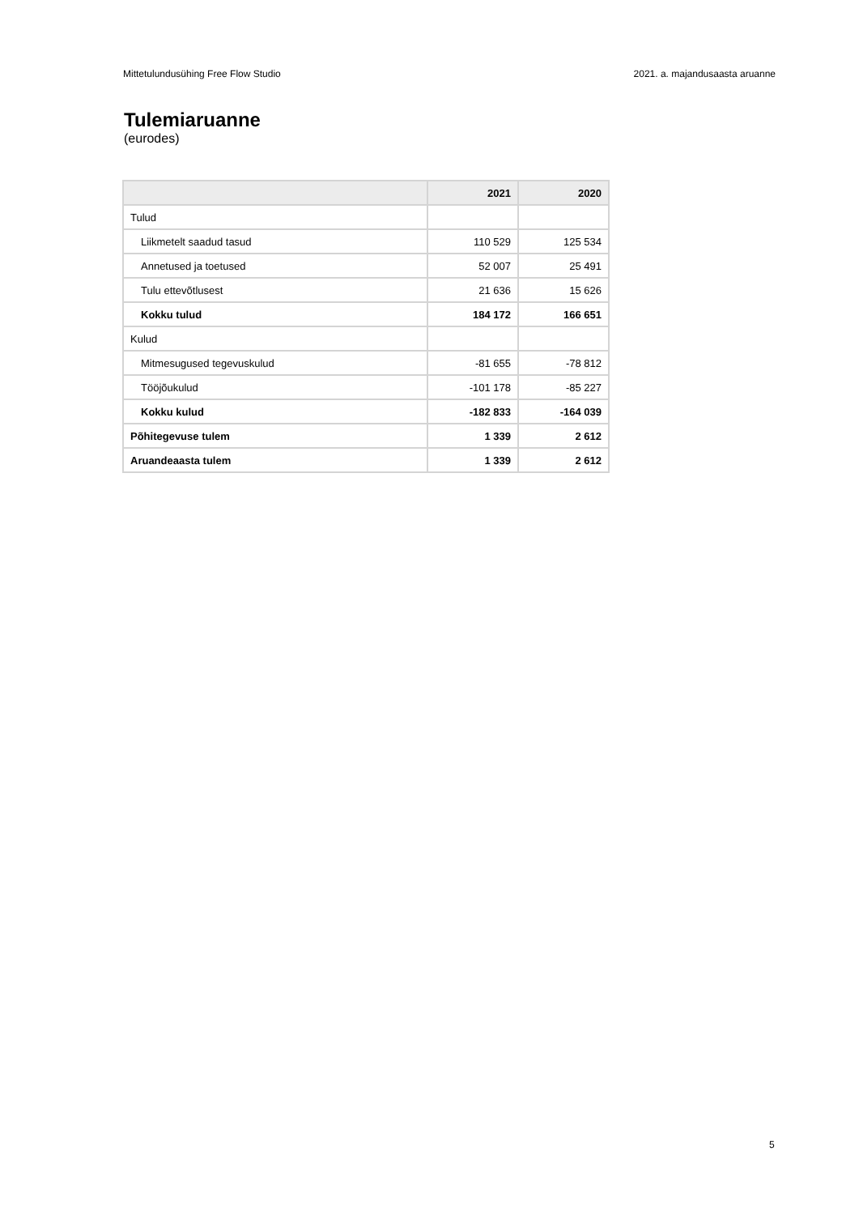Mittetulundusühing Free Flow Studio 2021. a. majandusaasta aruanne
Tulemiaruanne
(eurodes)
| | 2021 | 2020 |
| --- | --- | --- |
| Tulud | | |
| Liikmetelt saadud tasud | 110 529 | 125 534 |
| Annetused ja toetused | 52 007 | 25 491 |
| Tulu ettevõtlusest | 21 636 | 15 626 |
| Kokku tulud | 184 172 | 166 651 |
| Kulud | | |
| Mitmesugused tegevuskulud | -81 655 | -78 812 |
| Tööjõukulud | -101 178 | -85 227 |
| Kokku kulud | -182 833 | -164 039 |
| Põhitegevuse tulem | 1 339 | 2 612 |
| Aruandeaasta tulem | 1 339 | 2 612 |
5